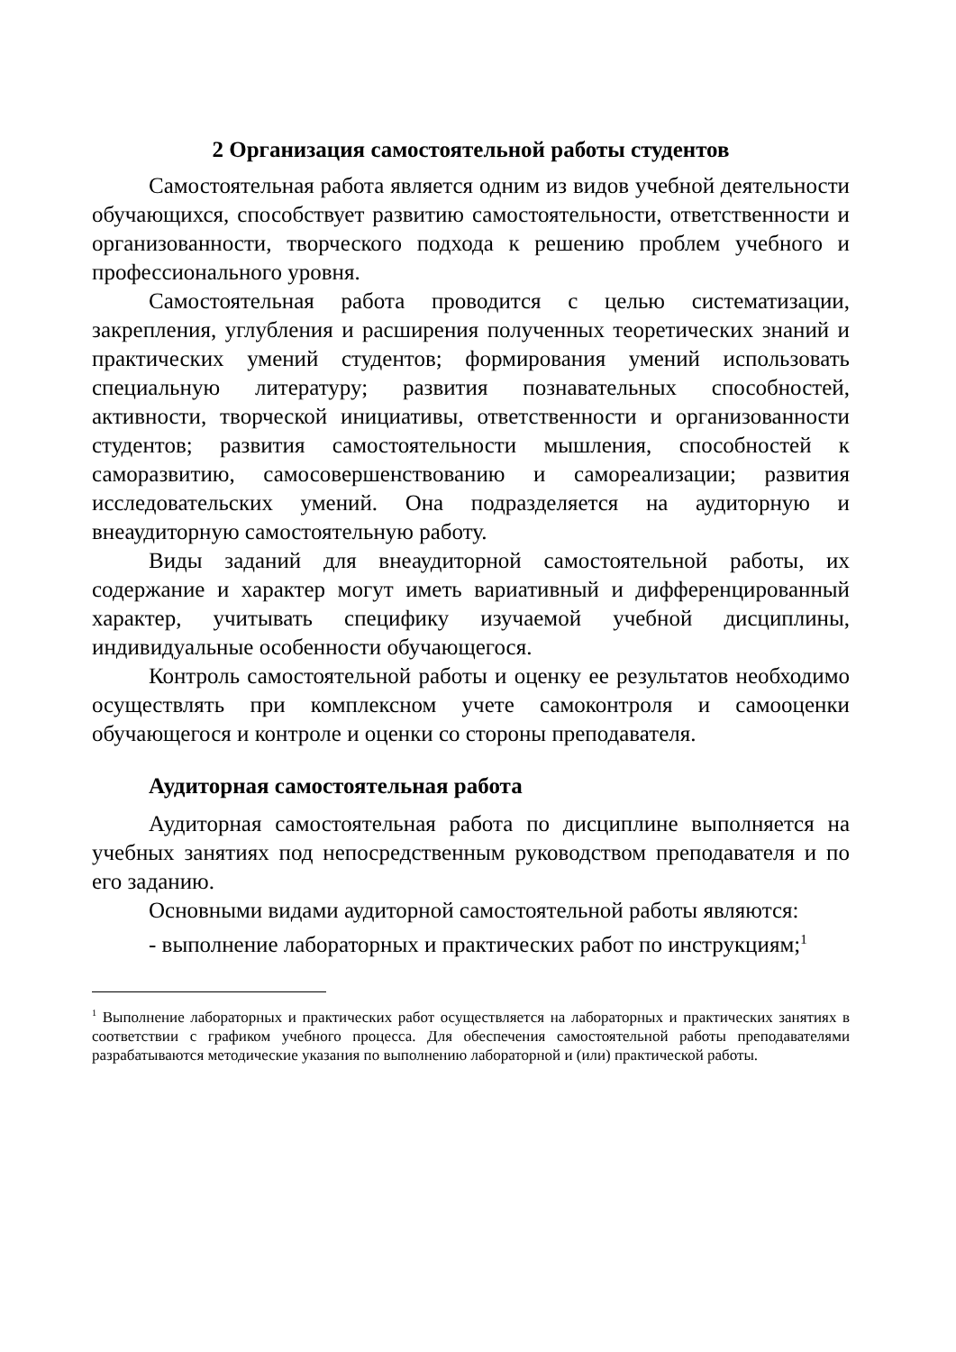2 Организация самостоятельной работы студентов
Самостоятельная работа является одним из видов учебной деятельности обучающихся, способствует развитию самостоятельности, ответственности и организованности, творческого подхода к решению проблем учебного и профессионального уровня.
Самостоятельная работа проводится с целью систематизации, закрепления, углубления и расширения полученных теоретических знаний и практических умений студентов; формирования умений использовать специальную литературу; развития познавательных способностей, активности, творческой инициативы, ответственности и организованности студентов; развития самостоятельности мышления, способностей к саморазвитию, самосовершенствованию и самореализации; развития исследовательских умений. Она подразделяется на аудиторную и внеаудиторную самостоятельную работу.
Виды заданий для внеаудиторной самостоятельной работы, их содержание и характер могут иметь вариативный и дифференцированный характер, учитывать специфику изучаемой учебной дисциплины, индивидуальные особенности обучающегося.
Контроль самостоятельной работы и оценку ее результатов необходимо осуществлять при комплексном учете самоконтроля и самооценки обучающегося и контроле и оценки со стороны преподавателя.
Аудиторная самостоятельная работа
Аудиторная самостоятельная работа по дисциплине выполняется на учебных занятиях под непосредственным руководством преподавателя и по его заданию.
Основными видами аудиторной самостоятельной работы являются:
- выполнение лабораторных и практических работ по инструкциям;<sup>1</sup>
<sup>1</sup> Выполнение лабораторных и практических работ осуществляется на лабораторных и практических занятиях в соответствии с графиком учебного процесса. Для обеспечения самостоятельной работы преподавателями разрабатываются методические указания по выполнению лабораторной и (или) практической работы.